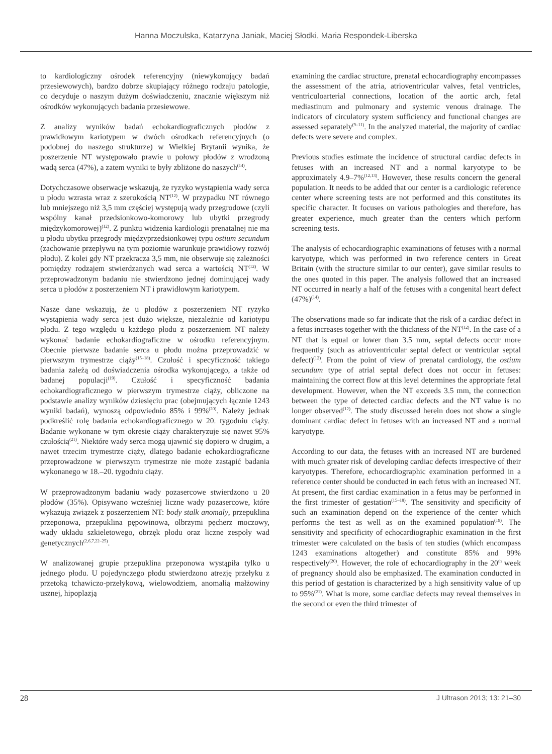Hanna Moczulska, Katarzyna Janiak, Maciej Słodki, Maria Respondek-Liberska
to kardiologiczny ośrodek referencyjny (niewykonujący badań przesiewowych), bardzo dobrze skupiający różnego rodzaju patologie, co decyduje o naszym dużym doświadczeniu, znacznie większym niż ośrodków wykonujących badania przesiewowe.
Z analizy wyników badań echokardiograficznych płodów z prawidłowym kariotypem w dwóch ośrodkach referencyjnych (o podobnej do naszego strukturze) w Wielkiej Brytanii wynika, że poszerzenie NT występowało prawie u połowy płodów z wrodzoną wadą serca (47%), a zatem wyniki te były zbliżone do naszych<sup>(14)</sup>.
Dotychczasowe obserwacje wskazują, że ryzyko wystąpienia wady serca u płodu wzrasta wraz z szerokością NT<sup>(12)</sup>. W przypadku NT równego lub mniejszego niż 3,5 mm częściej występują wady przegrodowe (czyli wspólny kanał przedsionkowo-komorowy lub ubytki przegrody międzykomorowej)<sup>(12)</sup>. Z punktu widzenia kardiologii prenatalnej nie ma u płodu ubytku przegrody międzyprzedsionkowej typu ostium secundum (zachowanie przepływu na tym poziomie warunkuje prawidłowy rozwój płodu). Z kolei gdy NT przekracza 3,5 mm, nie obserwuje się zależności pomiędzy rodzajem stwierdzanych wad serca a wartością NT<sup>(12)</sup>. W przeprowadzonym badaniu nie stwierdzono jednej dominującej wady serca u płodów z poszerzeniem NT i prawidłowym kariotypem.
Nasze dane wskazują, że u płodów z poszerzeniem NT ryzyko wystąpienia wady serca jest dużo większe, niezależnie od kariotypu płodu. Z tego względu u każdego płodu z poszerzeniem NT należy wykonać badanie echokardiograficzne w ośrodku referencyjnym. Obecnie pierwsze badanie serca u płodu można przeprowadzić w pierwszym trymestrze ciąży<sup>(15–18)</sup>. Czułość i specyficzność takiego badania zależą od doświadczenia ośrodka wykonującego, a także od badanej populacji<sup>(19)</sup>. Czułość i specyficzność badania echokardiograficznego w pierwszym trymestrze ciąży, obliczone na podstawie analizy wyników dziesięciu prac (obejmujących łącznie 1243 wyniki badań), wynoszą odpowiednio 85% i 99%<sup>(20)</sup>. Należy jednak podkreślić rolę badania echokardiograficznego w 20. tygodniu ciąży. Badanie wykonane w tym okresie ciąży charakteryzuje się nawet 95% czułością<sup>(21)</sup>. Niektóre wady serca mogą ujawnić się dopiero w drugim, a nawet trzecim trymestrze ciąży, dlatego badanie echokardiograficzne przeprowadzone w pierwszym trymestrze nie może zastąpić badania wykonanego w 18.–20. tygodniu ciąży.
W przeprowadzonym badaniu wady pozasercowe stwierdzono u 20 płodów (35%). Opisywano wcześniej liczne wady pozasercowe, które wykazują związek z poszerzeniem NT: body stalk anomaly, przepuklina przeponowa, przepuklina pępowinowa, olbrzymi pęcherz moczowy, wady układu szkieletowego, obrzęk płodu oraz liczne zespoły wad genetycznych<sup>(2,6,7,22–25)</sup>.
W analizowanej grupie przepuklina przeponowa wystąpiła tylko u jednego płodu. U pojedynczego płodu stwierdzono atrezję przełyku z przetoką tchawiczo-przełykową, wielowodziem, anomalią małżowiny usznej, hipoplazją
examining the cardiac structure, prenatal echocardiography encompasses the assessment of the atria, atrioventricular valves, fetal ventricles, ventriculoarterial connections, location of the aortic arch, fetal mediastinum and pulmonary and systemic venous drainage. The indicators of circulatory system sufficiency and functional changes are assessed separately<sup>(9–11)</sup>. In the analyzed material, the majority of cardiac defects were severe and complex.
Previous studies estimate the incidence of structural cardiac defects in fetuses with an increased NT and a normal karyotype to be approximately 4.9–7%<sup>(12,13)</sup>. However, these results concern the general population. It needs to be added that our center is a cardiologic reference center where screening tests are not performed and this constitutes its specific character. It focuses on various pathologies and therefore, has greater experience, much greater than the centers which perform screening tests.
The analysis of echocardiographic examinations of fetuses with a normal karyotype, which was performed in two reference centers in Great Britain (with the structure similar to our center), gave similar results to the ones quoted in this paper. The analysis followed that an increased NT occurred in nearly a half of the fetuses with a congenital heart defect (47%)<sup>(14)</sup>.
The observations made so far indicate that the risk of a cardiac defect in a fetus increases together with the thickness of the NT<sup>(12)</sup>. In the case of a NT that is equal or lower than 3.5 mm, septal defects occur more frequently (such as atrioventricular septal defect or ventricular septal defect)<sup>(12)</sup>. From the point of view of prenatal cardiology, the ostium secundum type of atrial septal defect does not occur in fetuses: maintaining the correct flow at this level determines the appropriate fetal development. However, when the NT exceeds 3.5 mm, the connection between the type of detected cardiac defects and the NT value is no longer observed<sup>(12)</sup>. The study discussed herein does not show a single dominant cardiac defect in fetuses with an increased NT and a normal karyotype.
According to our data, the fetuses with an increased NT are burdened with much greater risk of developing cardiac defects irrespective of their karyotypes. Therefore, echocardiographic examination performed in a reference center should be conducted in each fetus with an increased NT. At present, the first cardiac examination in a fetus may be performed in the first trimester of gestation<sup>(15–18)</sup>. The sensitivity and specificity of such an examination depend on the experience of the center which performs the test as well as on the examined population<sup>(19)</sup>. The sensitivity and specificity of echocardiographic examination in the first trimester were calculated on the basis of ten studies (which encompass 1243 examinations altogether) and constitute 85% and 99% respectively<sup>(20)</sup>. However, the role of echocardiography in the 20<sup>th</sup> week of pregnancy should also be emphasized. The examination conducted in this period of gestation is characterized by a high sensitivity value of up to 95%<sup>(21)</sup>. What is more, some cardiac defects may reveal themselves in the second or even the third trimester of
28 J Ultrason 2013; 13: 21–30